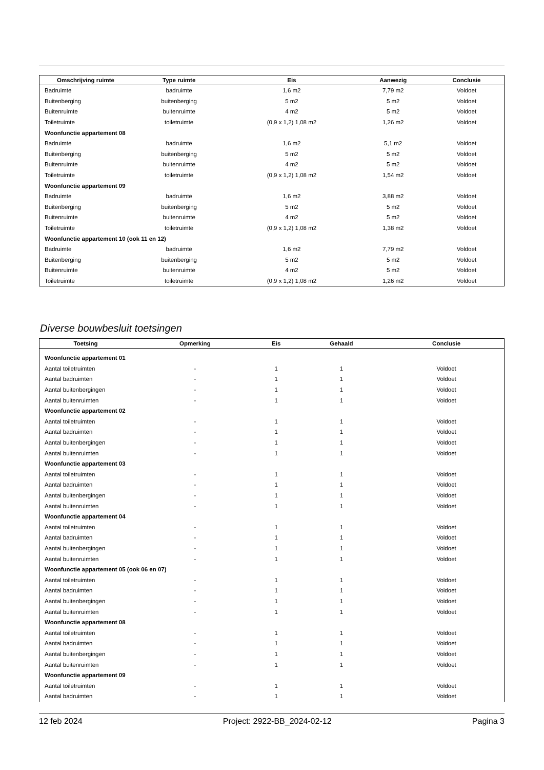| Omschrijving ruimte | Type ruimte | Eis | Aanwezig | Conclusie |
| --- | --- | --- | --- | --- |
| Badruimte | badruimte | 1,6 m2 | 7,79 m2 | Voldoet |
| Buitenberging | buitenberging | 5 m2 | 5 m2 | Voldoet |
| Buitenruimte | buitenruimte | 4 m2 | 5 m2 | Voldoet |
| Toiletruimte | toiletruimte | (0,9 x 1,2) 1,08 m2 | 1,26 m2 | Voldoet |
| Woonfunctie appartement 08 | | | | |
| Badruimte | badruimte | 1,6 m2 | 5,1 m2 | Voldoet |
| Buitenberging | buitenberging | 5 m2 | 5 m2 | Voldoet |
| Buitenruimte | buitenruimte | 4 m2 | 5 m2 | Voldoet |
| Toiletruimte | toiletruimte | (0,9 x 1,2) 1,08 m2 | 1,54 m2 | Voldoet |
| Woonfunctie appartement 09 | | | | |
| Badruimte | badruimte | 1,6 m2 | 3,88 m2 | Voldoet |
| Buitenberging | buitenberging | 5 m2 | 5 m2 | Voldoet |
| Buitenruimte | buitenruimte | 4 m2 | 5 m2 | Voldoet |
| Toiletruimte | toiletruimte | (0,9 x 1,2) 1,08 m2 | 1,38 m2 | Voldoet |
| Woonfunctie appartement 10 (ook 11 en 12) | | | | |
| Badruimte | badruimte | 1,6 m2 | 7,79 m2 | Voldoet |
| Buitenberging | buitenberging | 5 m2 | 5 m2 | Voldoet |
| Buitenruimte | buitenruimte | 4 m2 | 5 m2 | Voldoet |
| Toiletruimte | toiletruimte | (0,9 x 1,2) 1,08 m2 | 1,26 m2 | Voldoet |
Diverse bouwbesluit toetsingen
| Toetsing | Opmerking | Eis | Gehaald | Conclusie |
| --- | --- | --- | --- | --- |
| Woonfunctie appartement 01 | | | | |
| Aantal toiletruimten | - | 1 | 1 | Voldoet |
| Aantal badruimten | - | 1 | 1 | Voldoet |
| Aantal buitenbergingen | - | 1 | 1 | Voldoet |
| Aantal buitenruimten | - | 1 | 1 | Voldoet |
| Woonfunctie appartement 02 | | | | |
| Aantal toiletruimten | - | 1 | 1 | Voldoet |
| Aantal badruimten | - | 1 | 1 | Voldoet |
| Aantal buitenbergingen | - | 1 | 1 | Voldoet |
| Aantal buitenruimten | - | 1 | 1 | Voldoet |
| Woonfunctie appartement 03 | | | | |
| Aantal toiletruimten | - | 1 | 1 | Voldoet |
| Aantal badruimten | - | 1 | 1 | Voldoet |
| Aantal buitenbergingen | - | 1 | 1 | Voldoet |
| Aantal buitenruimten | - | 1 | 1 | Voldoet |
| Woonfunctie appartement 04 | | | | |
| Aantal toiletruimten | - | 1 | 1 | Voldoet |
| Aantal badruimten | - | 1 | 1 | Voldoet |
| Aantal buitenbergingen | - | 1 | 1 | Voldoet |
| Aantal buitenruimten | - | 1 | 1 | Voldoet |
| Woonfunctie appartement 05 (ook 06 en 07) | | | | |
| Aantal toiletruimten | - | 1 | 1 | Voldoet |
| Aantal badruimten | - | 1 | 1 | Voldoet |
| Aantal buitenbergingen | - | 1 | 1 | Voldoet |
| Aantal buitenruimten | - | 1 | 1 | Voldoet |
| Woonfunctie appartement 08 | | | | |
| Aantal toiletruimten | - | 1 | 1 | Voldoet |
| Aantal badruimten | - | 1 | 1 | Voldoet |
| Aantal buitenbergingen | - | 1 | 1 | Voldoet |
| Aantal buitenruimten | - | 1 | 1 | Voldoet |
| Woonfunctie appartement 09 | | | | |
| Aantal toiletruimten | - | 1 | 1 | Voldoet |
| Aantal badruimten | - | 1 | 1 | Voldoet |
12 feb 2024 Project: 2922-BB_2024-02-12 Pagina 3